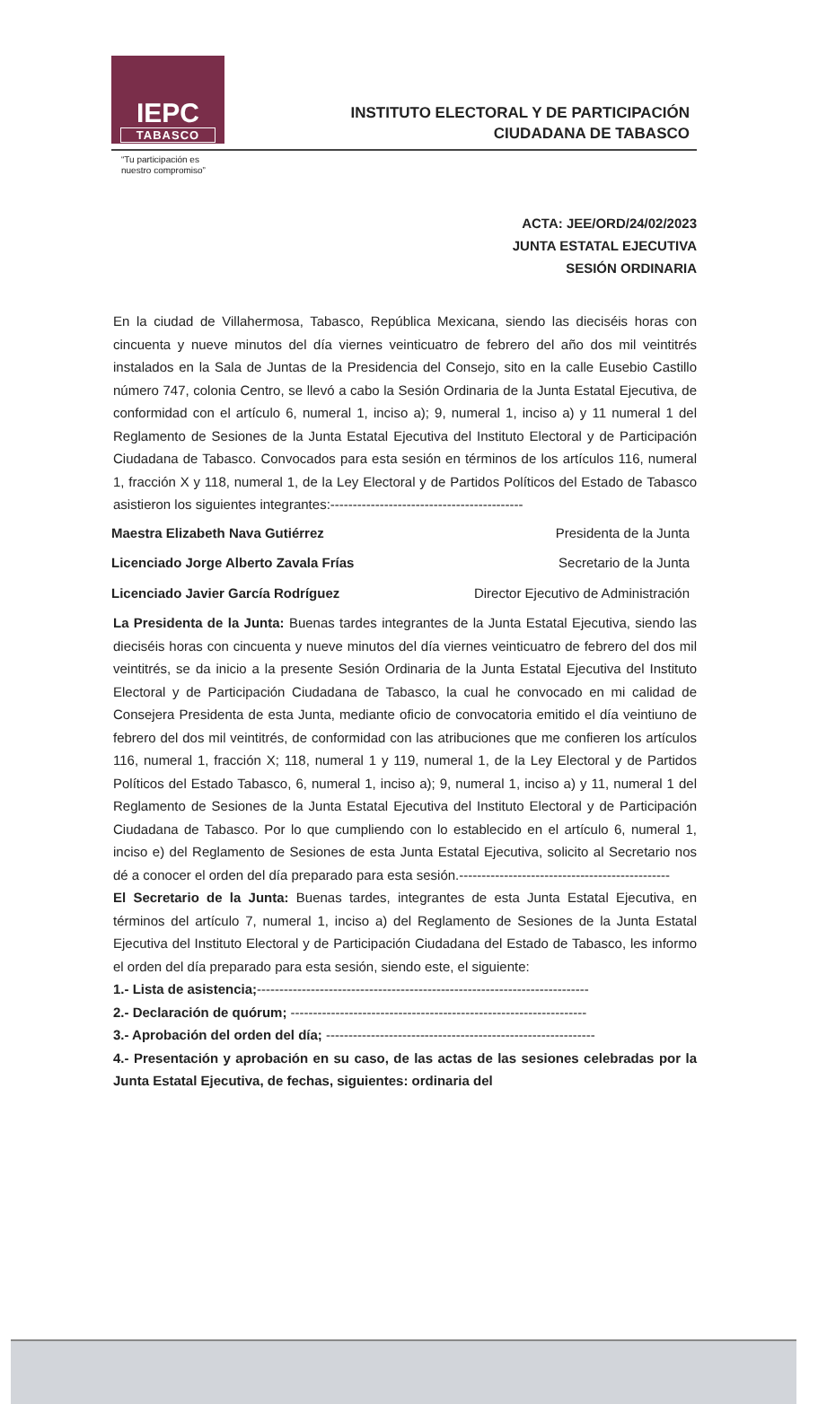IEPC
TABASCO
INSTITUTO ELECTORAL Y DE PARTICIPACIÓN
CIUDADANA DE TABASCO
“Tu participación es
nuestro compromiso”
ACTA: JEE/ORD/24/02/2023
JUNTA ESTATAL EJECUTIVA
SESIÓN ORDINARIA
En la ciudad de Villahermosa, Tabasco, República Mexicana, siendo las dieciséis horas con cincuenta y nueve minutos del día viernes veinticuatro de febrero del año dos mil veintitrés instalados en la Sala de Juntas de la Presidencia del Consejo, sito en la calle Eusebio Castillo número 747, colonia Centro, se llevó a cabo la Sesión Ordinaria de la Junta Estatal Ejecutiva, de conformidad con el artículo 6, numeral 1, inciso a); 9, numeral 1, inciso a) y 11 numeral 1 del Reglamento de Sesiones de la Junta Estatal Ejecutiva del Instituto Electoral y de Participación Ciudadana de Tabasco. Convocados para esta sesión en términos de los artículos 116, numeral 1, fracción X y 118, numeral 1, de la Ley Electoral y de Partidos Políticos del Estado de Tabasco asistieron los siguientes integrantes:-------------------------------------------
Maestra Elizabeth Nava Gutiérrez Presidenta de la Junta
Licenciado Jorge Alberto Zavala Frías Secretario de la Junta
Licenciado Javier García Rodríguez Director Ejecutivo de Administración
La Presidenta de la Junta: Buenas tardes integrantes de la Junta Estatal Ejecutiva, siendo las dieciséis horas con cincuenta y nueve minutos del día viernes veinticuatro de febrero del dos mil veintitrés, se da inicio a la presente Sesión Ordinaria de la Junta Estatal Ejecutiva del Instituto Electoral y de Participación Ciudadana de Tabasco, la cual he convocado en mi calidad de Consejera Presidenta de esta Junta, mediante oficio de convocatoria emitido el día veintiuno de febrero del dos mil veintitrés, de conformidad con las atribuciones que me confieren los artículos 116, numeral 1, fracción X; 118, numeral 1 y 119, numeral 1, de la Ley Electoral y de Partidos Políticos del Estado Tabasco, 6, numeral 1, inciso a); 9, numeral 1, inciso a) y 11, numeral 1 del Reglamento de Sesiones de la Junta Estatal Ejecutiva del Instituto Electoral y de Participación Ciudadana de Tabasco. Por lo que cumpliendo con lo establecido en el artículo 6, numeral 1, inciso e) del Reglamento de Sesiones de esta Junta Estatal Ejecutiva, solicito al Secretario nos dé a conocer el orden del día preparado para esta sesión.-----------------------------------------------
El Secretario de la Junta: Buenas tardes, integrantes de esta Junta Estatal Ejecutiva, en términos del artículo 7, numeral 1, inciso a) del Reglamento de Sesiones de la Junta Estatal Ejecutiva del Instituto Electoral y de Participación Ciudadana del Estado de Tabasco, les informo el orden del día preparado para esta sesión, siendo este, el siguiente:
1.- Lista de asistencia;--------------------------------------------------------------------------
2.- Declaración de quórum; ------------------------------------------------------------------
3.- Aprobación del orden del día; ------------------------------------------------------------
4.- Presentación y aprobación en su caso, de las actas de las sesiones celebradas por la Junta Estatal Ejecutiva, de fechas, siguientes: ordinaria del